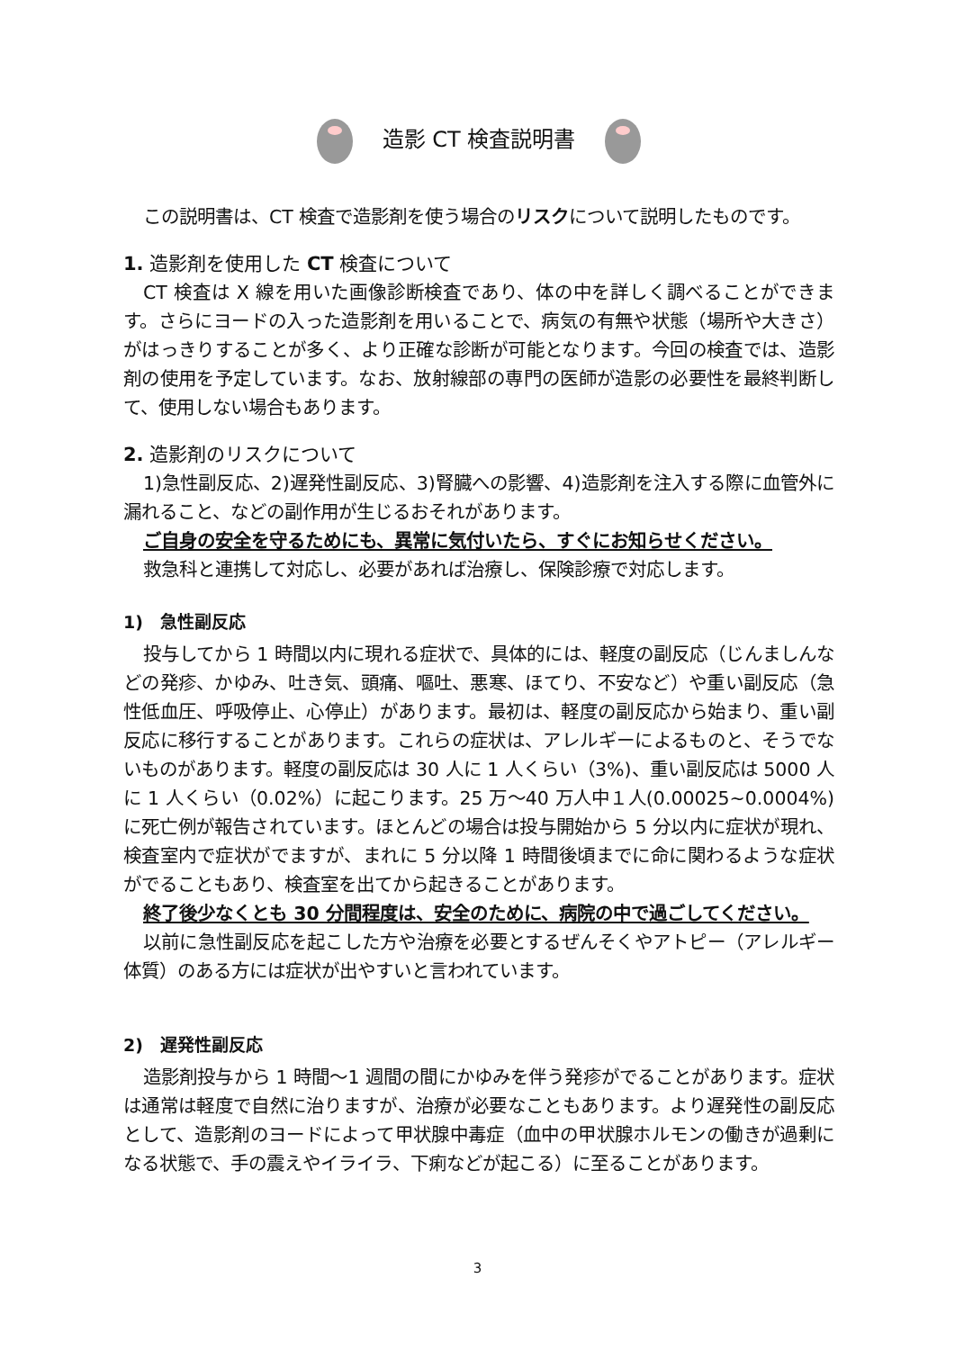造影 CT 検査説明書
この説明書は、CT 検査で造影剤を使う場合のリスクについて説明したものです。
1. 造影剤を使用した CT 検査について
CT 検査は X 線を用いた画像診断検査であり、体の中を詳しく調べることができます。さらにヨードの入った造影剤を用いることで、病気の有無や状態（場所や大きさ）がはっきりすることが多く、より正確な診断が可能となります。今回の検査では、造影剤の使用を予定しています。なお、放射線部の専門の医師が造影の必要性を最終判断して、使用しない場合もあります。
2. 造影剤のリスクについて
1)急性副反応、2)遅発性副反応、3)腎臓への影響、4)造影剤を注入する際に血管外に漏れること、などの副作用が生じるおそれがあります。
ご自身の安全を守るためにも、異常に気付いたら、すぐにお知らせください。
救急科と連携して対応し、必要があれば治療し、保険診療で対応します。
1)　急性副反応
投与してから 1 時間以内に現れる症状で、具体的には、軽度の副反応（じんましんなどの発疹、かゆみ、吐き気、頭痛、嘔吐、悪寒、ほてり、不安など）や重い副反応（急性低血圧、呼吸停止、心停止）があります。最初は、軽度の副反応から始まり、重い副反応に移行することがあります。これらの症状は、アレルギーによるものと、そうでないものがあります。軽度の副反応は 30 人に 1 人くらい（3%)、重い副反応は 5000 人に 1 人くらい（0.02%）に起こります。25 万～40 万人中１人(0.00025~0.0004%)に死亡例が報告されています。ほとんどの場合は投与開始から 5 分以内に症状が現れ、検査室内で症状がでますが、まれに 5 分以降 1 時間後頃までに命に関わるような症状がでることもあり、検査室を出てから起きることがあります。
終了後少なくとも 30 分間程度は、安全のために、病院の中で過ごしてください。
以前に急性副反応を起こした方や治療を必要とするぜんそくやアトピー（アレルギー体質）のある方には症状が出やすいと言われています。
2)　遅発性副反応
造影剤投与から 1 時間～1 週間の間にかゆみを伴う発疹がでることがあります。症状は通常は軽度で自然に治りますが、治療が必要なこともあります。より遅発性の副反応として、造影剤のヨードによって甲状腺中毒症（血中の甲状腺ホルモンの働きが過剰になる状態で、手の震えやイライラ、下痢などが起こる）に至ることがあります。
3